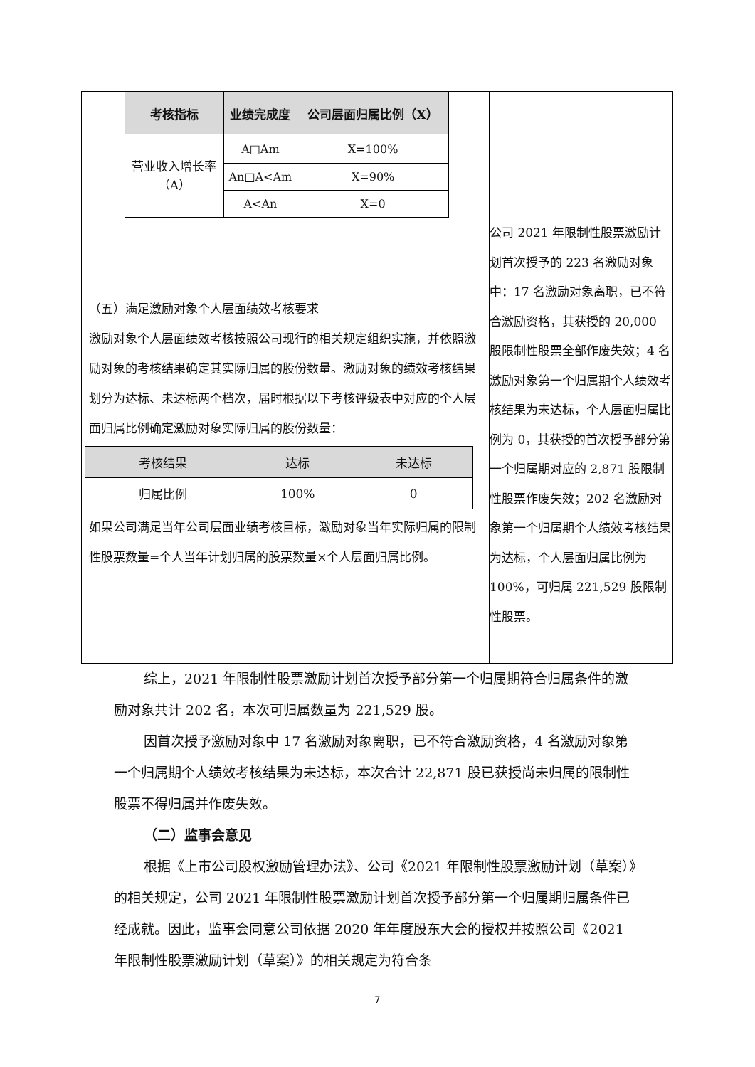| / 考核指标 / 业绩完成度 / 公司层面归属比例（X） / / --- / --- / --- / / 营业收入增长率 （A） / A□Am / X=100% / / / An□A<Am / X=90% / / / A<An / X=0 / | |
| （五）满足激励对象个人层面绩效考核要求 激励对象个人层面绩效考核按照公司现行的相关规定组织实施，并依照激励对象的考核结果确定其实际归属的股份数量。激励对象的绩效考核结果划分为达标、未达标两个档次，届时根据以下考核评级表中对应的个人层面归属比例确定激励对象实际归属的股份数量： / 考核结果 / 达标 / 未达标 / / 归属比例 / 100% / 0 / 如果公司满足当年公司层面业绩考核目标，激励对象当年实际归属的限制性股票数量=个人当年计划归属的股票数量×个人层面归属比例。 | 公司 2021 年限制性股票激励计划首次授予的 223 名激励对象中：17 名激励对象离职，已不符合激励资格，其获授的 20,000 股限制性股票全部作废失效；4 名激励对象第一个归属期个人绩效考核结果为未达标，个人层面归属比例为 0，其获授的首次授予部分第一个归属期对应的 2,871 股限制性股票作废失效；202 名激励对象第一个归属期个人绩效考核结果为达标，个人层面归属比例为 100%，可归属 221,529 股限制性股票。 |
综上，2021 年限制性股票激励计划首次授予部分第一个归属期符合归属条件的激励对象共计 202 名，本次可归属数量为 221,529 股。
因首次授予激励对象中 17 名激励对象离职，已不符合激励资格，4 名激励对象第一个归属期个人绩效考核结果为未达标，本次合计 22,871 股已获授尚未归属的限制性股票不得归属并作废失效。
（二）监事会意见
根据《上市公司股权激励管理办法》、公司《2021 年限制性股票激励计划（草案）》的相关规定，公司 2021 年限制性股票激励计划首次授予部分第一个归属期归属条件已经成就。因此，监事会同意公司依据 2020 年年度股东大会的授权并按照公司《2021 年限制性股票激励计划（草案）》的相关规定为符合条
7